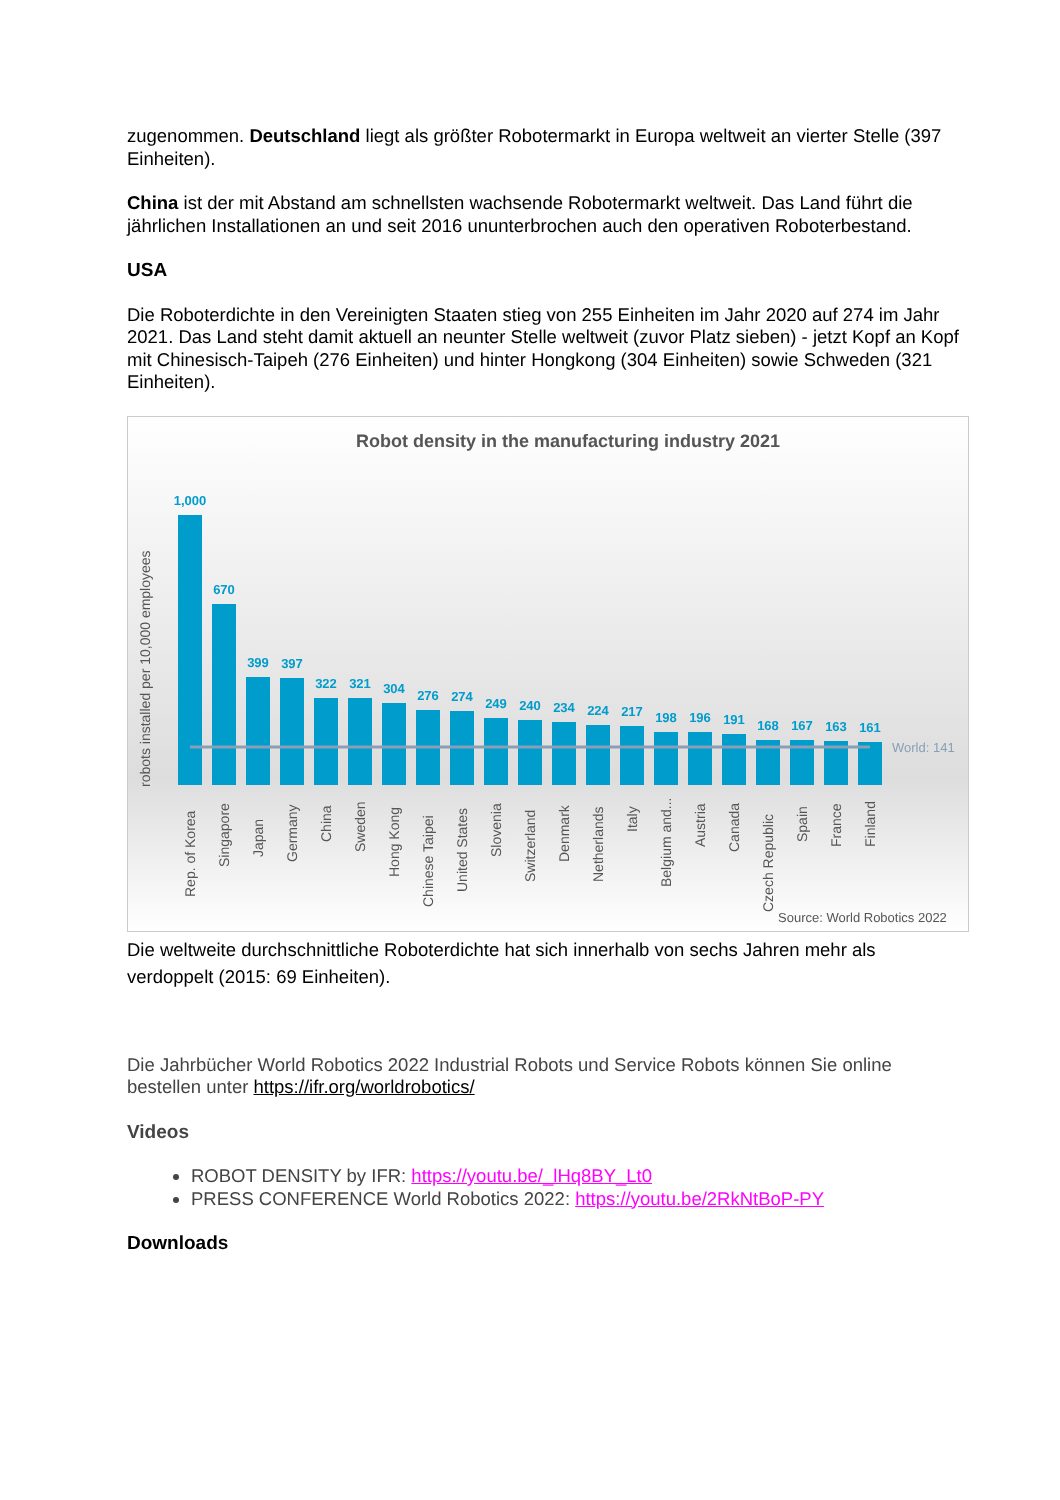zugenommen. Deutschland liegt als größter Robotermarkt in Europa weltweit an vierter Stelle (397 Einheiten).
China ist der mit Abstand am schnellsten wachsende Robotermarkt weltweit. Das Land führt die jährlichen Installationen an und seit 2016 ununterbrochen auch den operativen Roboterbestand.
USA
Die Roboterdichte in den Vereinigten Staaten stieg von 255 Einheiten im Jahr 2020 auf 274 im Jahr 2021. Das Land steht damit aktuell an neunter Stelle weltweit (zuvor Platz sieben) - jetzt Kopf an Kopf mit Chinesisch-Taipeh (276 Einheiten) und hinter Hongkong (304 Einheiten) sowie Schweden (321 Einheiten).
Robot density in the manufacturing industry 2021
robots installed per 10,000 employees
1,000
670
399
397
322
321
304
276
274
249
240
234
224
217
198
196
191
168
167
163
161
World: 141
Rep. of Korea
Singapore
Japan
Germany
China
Sweden
Hong Kong
Chinese Taipei
United States
Slovenia
Switzerland
Denmark
Netherlands
Italy
Belgium and...
Austria
Canada
Czech Republic
Spain
France
Finland
Source: World Robotics 2022
Die weltweite durchschnittliche Roboterdichte hat sich innerhalb von sechs Jahren mehr als verdoppelt (2015: 69 Einheiten).
Die Jahrbücher World Robotics 2022 Industrial Robots und Service Robots können Sie online bestellen unter https://ifr.org/worldrobotics/
Videos
ROBOT DENSITY by IFR: https://youtu.be/_lHq8BY_Lt0
PRESS CONFERENCE World Robotics 2022: https://youtu.be/2RkNtBoP-PY
Downloads